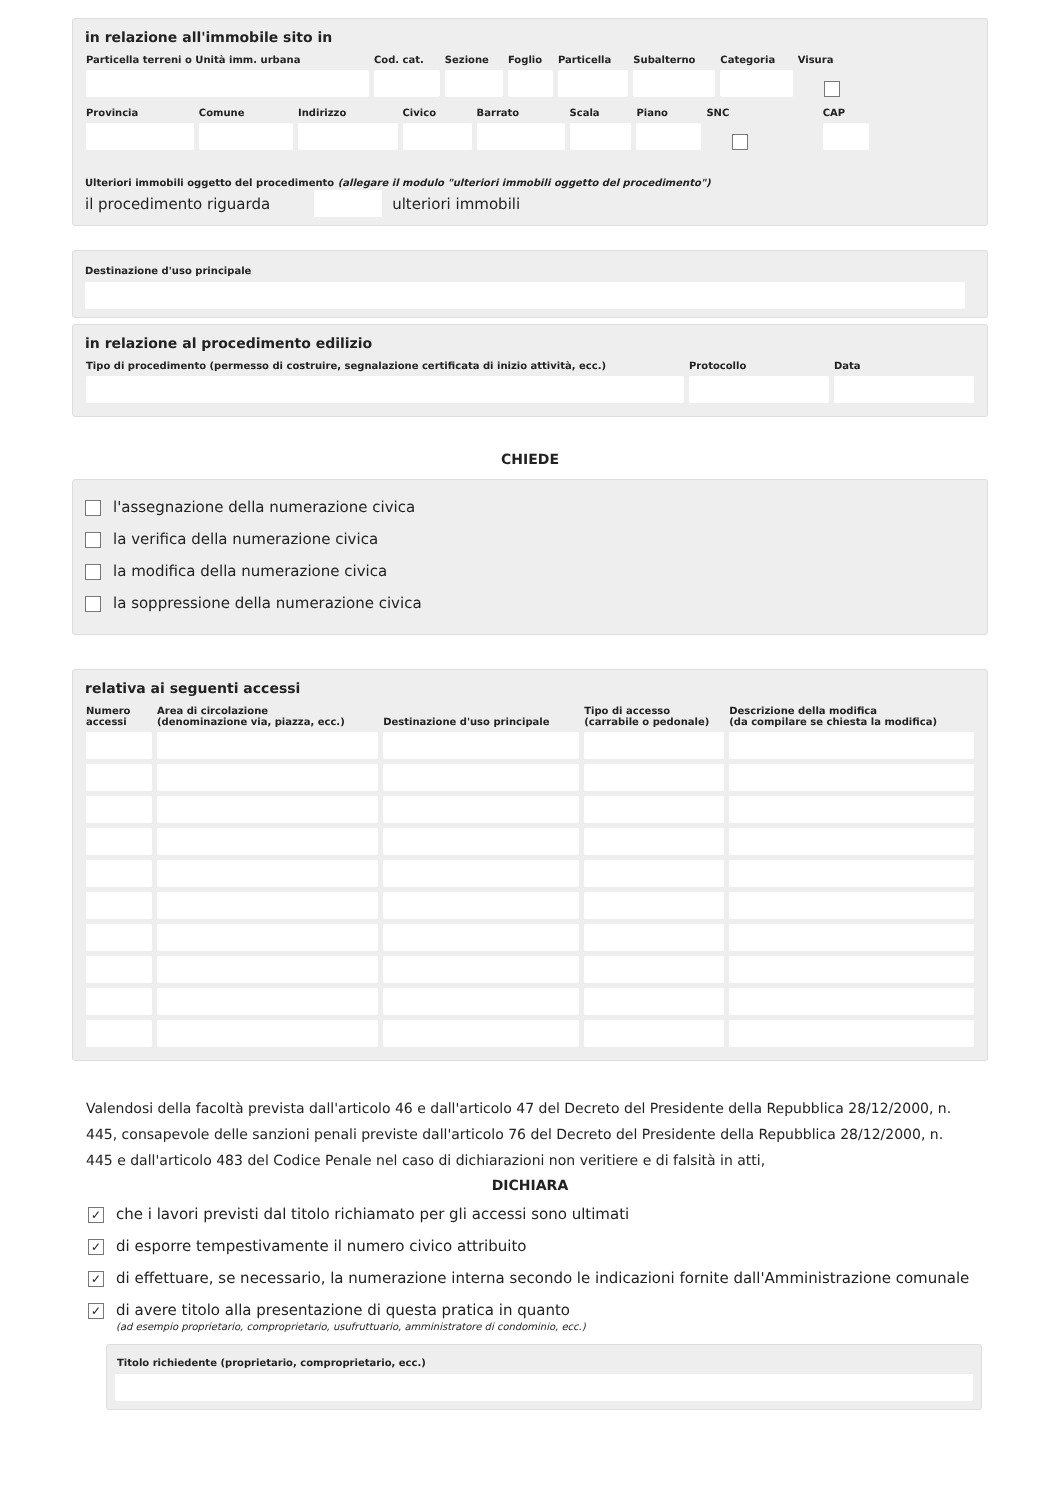in relazione all'immobile sito in
| Particella terreni o Unità imm. urbana | Cod. cat. | Sezione | Foglio | Particella | Subalterno | Categoria | Visura | |
| --- | --- | --- | --- | --- | --- | --- | --- | --- |
| Provincia | Comune | Indirizzo | Civico | Barrato | Scala | Piano | SNC | CAP | |
| --- | --- | --- | --- | --- | --- | --- | --- | --- | --- |
Ulteriori immobili oggetto del procedimento (allegare il modulo "ulteriori immobili oggetto del procedimento")
il procedimento riguarda ulteriori immobili
Destinazione d'uso principale
in relazione al procedimento edilizio
| Tipo di procedimento (permesso di costruire, segnalazione certificata di inizio attività, ecc.) | Protocollo | Data |
| --- | --- | --- |
CHIEDE
l'assegnazione della numerazione civica
la verifica della numerazione civica
la modifica della numerazione civica
la soppressione della numerazione civica
relativa ai seguenti accessi
| Numero accessi | Area di circolazione (denominazione via, piazza, ecc.) | Destinazione d'uso principale | Tipo di accesso (carrabile o pedonale) | Descrizione della modifica (da compilare se chiesta la modifica) |
| --- | --- | --- | --- | --- |
Valendosi della facoltà prevista dall'articolo 46 e dall'articolo 47 del Decreto del Presidente della Repubblica 28/12/2000, n. 445, consapevole delle sanzioni penali previste dall'articolo 76 del Decreto del Presidente della Repubblica 28/12/2000, n. 445 e dall'articolo 483 del Codice Penale nel caso di dichiarazioni non veritiere e di falsità in atti,
DICHIARA
✓ che i lavori previsti dal titolo richiamato per gli accessi sono ultimati
✓ di esporre tempestivamente il numero civico attribuito
✓ di effettuare, se necessario, la numerazione interna secondo le indicazioni fornite dall'Amministrazione comunale
✓ di avere titolo alla presentazione di questa pratica in quanto
(ad esempio proprietario, comproprietario, usufruttuario, amministratore di condominio, ecc.)
Titolo richiedente (proprietario, comproprietario, ecc.)